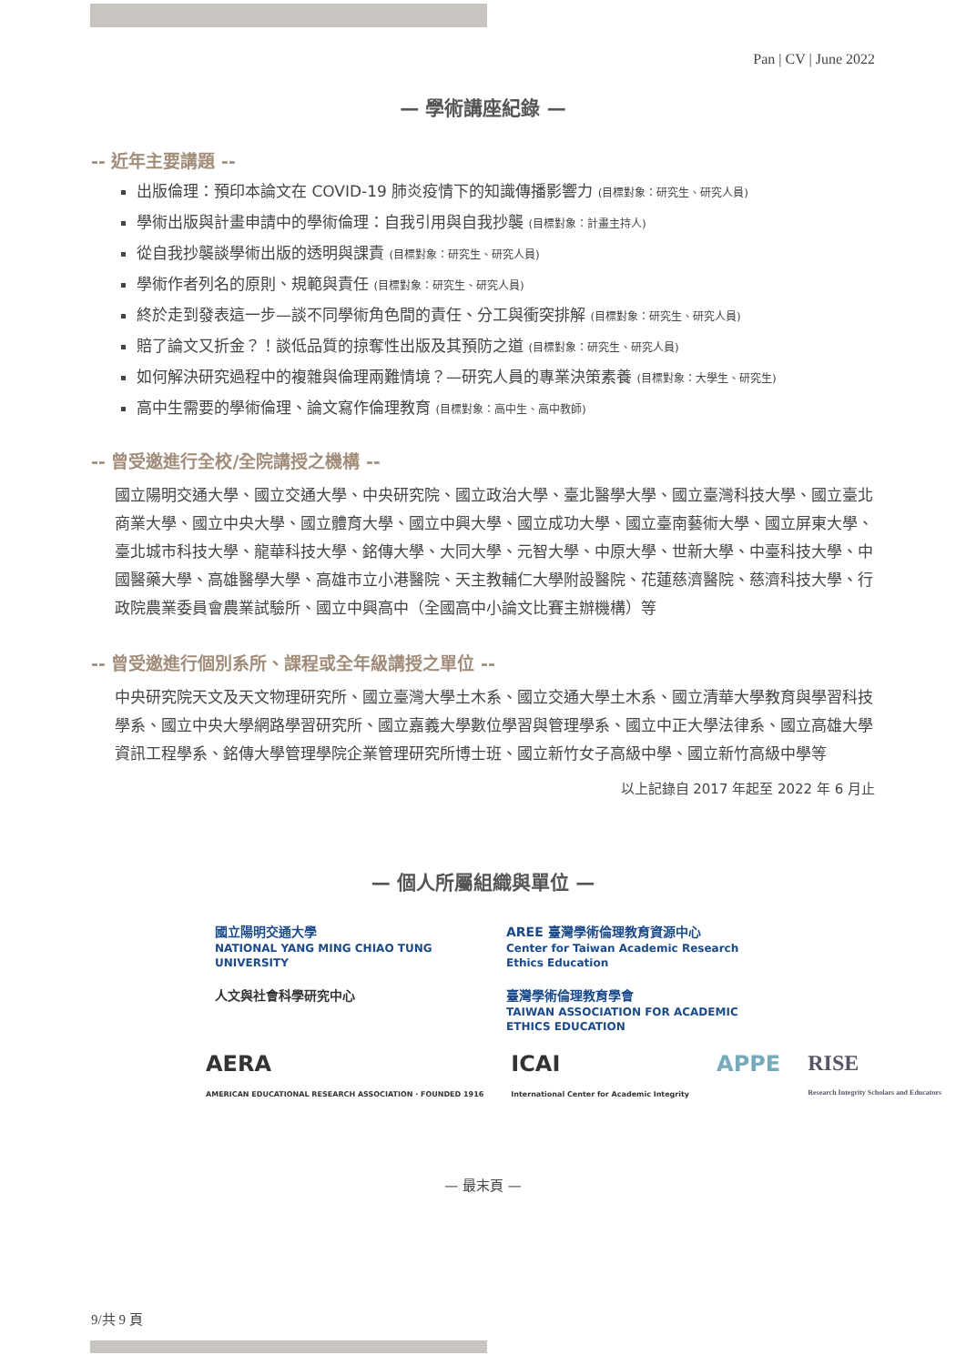Pan | CV | June 2022
— 學術講座紀錄 —
-- 近年主要講題 --
出版倫理：預印本論文在 COVID-19 肺炎疫情下的知識傳播影響力 (目標對象：研究生、研究人員)
學術出版與計畫申請中的學術倫理：自我引用與自我抄襲 (目標對象：計畫主持人)
從自我抄襲談學術出版的透明與課責 (目標對象：研究生、研究人員)
學術作者列名的原則、規範與責任 (目標對象：研究生、研究人員)
終於走到發表這一步—談不同學術角色間的責任、分工與衝突排解 (目標對象：研究生、研究人員)
賠了論文又折金？！談低品質的掠奪性出版及其預防之道 (目標對象：研究生、研究人員)
如何解決研究過程中的複雜與倫理兩難情境？—研究人員的專業決策素養 (目標對象：大學生、研究生)
高中生需要的學術倫理、論文寫作倫理教育 (目標對象：高中生、高中教師)
-- 曾受邀進行全校/全院講授之機構 --
國立陽明交通大學、國立交通大學、中央研究院、國立政治大學、臺北醫學大學、國立臺灣科技大學、國立臺北商業大學、國立中央大學、國立體育大學、國立中興大學、國立成功大學、國立臺南藝術大學、國立屏東大學、臺北城市科技大學、龍華科技大學、銘傳大學、大同大學、元智大學、中原大學、世新大學、中臺科技大學、中國醫藥大學、高雄醫學大學、高雄市立小港醫院、天主教輔仁大學附設醫院、花蓮慈濟醫院、慈濟科技大學、行政院農業委員會農業試驗所、國立中興高中（全國高中小論文比賽主辦機構）等
-- 曾受邀進行個別系所、課程或全年級講授之單位 --
中央研究院天文及天文物理研究所、國立臺灣大學土木系、國立交通大學土木系、國立清華大學教育與學習科技學系、國立中央大學網路學習研究所、國立嘉義大學數位學習與管理學系、國立中正大學法律系、國立高雄大學資訊工程學系、銘傳大學管理學院企業管理研究所博士班、國立新竹女子高級中學、國立新竹高級中學等
以上記錄自 2017 年起至 2022 年 6 月止
— 個人所屬組織與單位 —
國立陽明交通大學
NATIONAL YANG MING CHIAO TUNG UNIVERSITY
AREE 臺灣學術倫理教育資源中心
Center for Taiwan Academic Research Ethics Education
人文與社會科學研究中心
臺灣學術倫理教育學會
TAIWAN ASSOCIATION FOR ACADEMIC ETHICS EDUCATION
AERA
AMERICAN EDUCATIONAL RESEARCH ASSOCIATION · FOUNDED 1916
ICAI
International Center for Academic Integrity
APPE RISE
Research Integrity Scholars and Educators
— 最末頁 —
9/共 9 頁